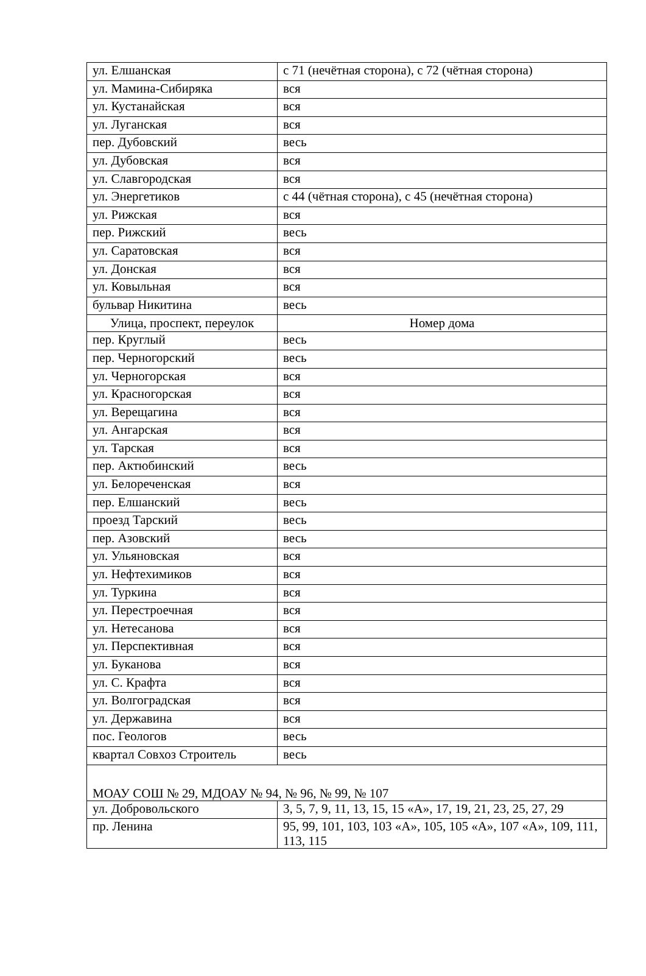| ул. Елшанская | с 71 (нечётная сторона), с 72 (чётная сторона) |
| ул. Мамина-Сибиряка | вся |
| ул. Кустанайская | вся |
| ул. Луганская | вся |
| пер. Дубовский | весь |
| ул. Дубовская | вся |
| ул. Славгородская | вся |
| ул. Энергетиков | с 44 (чётная сторона), с 45 (нечётная сторона) |
| ул. Рижская | вся |
| пер. Рижский | весь |
| ул. Саратовская | вся |
| ул. Донская | вся |
| ул. Ковыльная | вся |
| бульвар Никитина | весь |
| Улица, проспект, переулок | Номер дома |
| пер. Круглый | весь |
| пер. Черногорский | весь |
| ул. Черногорская | вся |
| ул. Красногорская | вся |
| ул. Верещагина | вся |
| ул. Ангарская | вся |
| ул. Тарская | вся |
| пер. Актюбинский | весь |
| ул. Белореченская | вся |
| пер. Елшанский | весь |
| проезд Тарский | весь |
| пер. Азовский | весь |
| ул. Ульяновская | вся |
| ул. Нефтехимиков | вся |
| ул. Туркина | вся |
| ул. Перестроечная | вся |
| ул. Нетесанова | вся |
| ул. Перспективная | вся |
| ул. Буканова | вся |
| ул. С. Крафта | вся |
| ул. Волгоградская | вся |
| ул. Державина | вся |
| пос. Геологов | весь |
| квартал Совхоз Строитель | весь |
| МОАУ СОШ № 29, МДОАУ № 94, № 96, № 99, № 107 | |
| ул. Добровольского | 3, 5, 7, 9, 11, 13, 15, 15 «А», 17, 19, 21, 23, 25, 27, 29 |
| пр. Ленина | 95, 99, 101, 103, 103 «А», 105, 105 «А», 107 «А», 109, 111, 113, 115 |